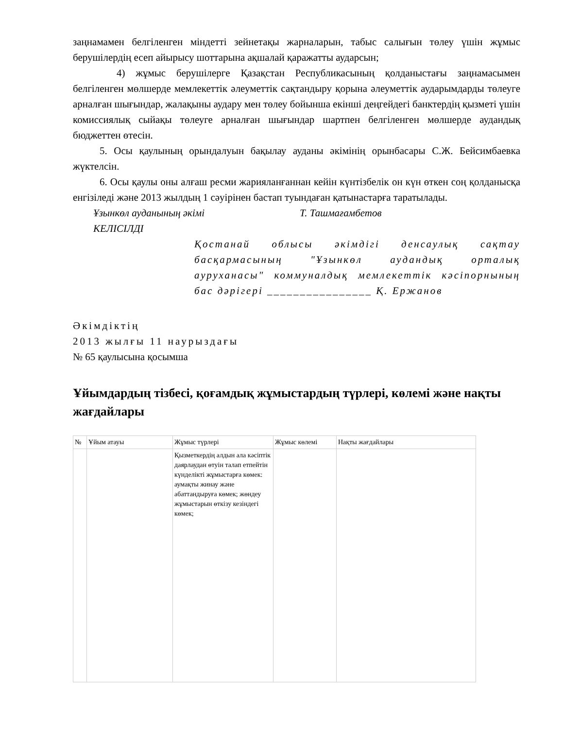заңнамамен белгіленген міндетті зейнетақы жарналарын, табыс салығын төлеу үшін жұмыс берушілердің есеп айырысу шоттарына ақшалай қаражатты аударсын;
4) жұмыс берушілерге Қазақстан Республикасының қолданыстағы заңнамасымен белгіленген мөлшерде мемлекеттік әлеуметтік сақтандыру қорына әлеуметтік аударымдарды төлеуге арналған шығындар, жалақыны аудару мен төлеу бойынша екінші деңгейдегі банктердің қызметі үшін комиссиялық сыйақы төлеуге арналған шығындар шартпен белгіленген мөлшерде аудандық бюджеттен өтесін.
5. Осы қаулының орындалуын бақылау ауданы әкімінің орынбасары С.Ж. Бейсимбаевка жүктелсін.
6. Осы қаулы оны алғаш ресми жарияланғаннан кейін күнтізбелік он күн өткен соң қолданысқа енгізіледі және 2013 жылдың 1 сәуірінен бастап туындаған қатынастарға таратылады.
Ұзынкөл ауданының әкімі Т. Ташмағамбетов
КЕЛІСІЛДІ
Қостанай облысы әкімдігі денсаулық сақтау басқармасының "Ұзынкөл аудандық орталық ауруханасы" коммуналдық мемлекеттік кәсіпорнының бас дәрігері ________________ Қ. Ержанов
Әкімдіктің
2013 жылғы 11 наурыздағы
№ 65 қаулысына қосымша
Ұйымдардың тізбесі, қоғамдық жұмыстардың түрлері, көлемі және нақты жағдайлары
| № | Ұйым атауы | Жұмыс түрлері | Жұмыс көлемі | Нақты жағдайлары |
| --- | --- | --- | --- | --- |
| | | Қызметкердің алдын ала кәсіптік даярлаудан өтуін талап етпейтін күнделікті жұмыстарға көмек: аумақты жинау және абаттандыруға көмек; жөндеу жұмыстарын өткізу кезіндегі көмек; | | |